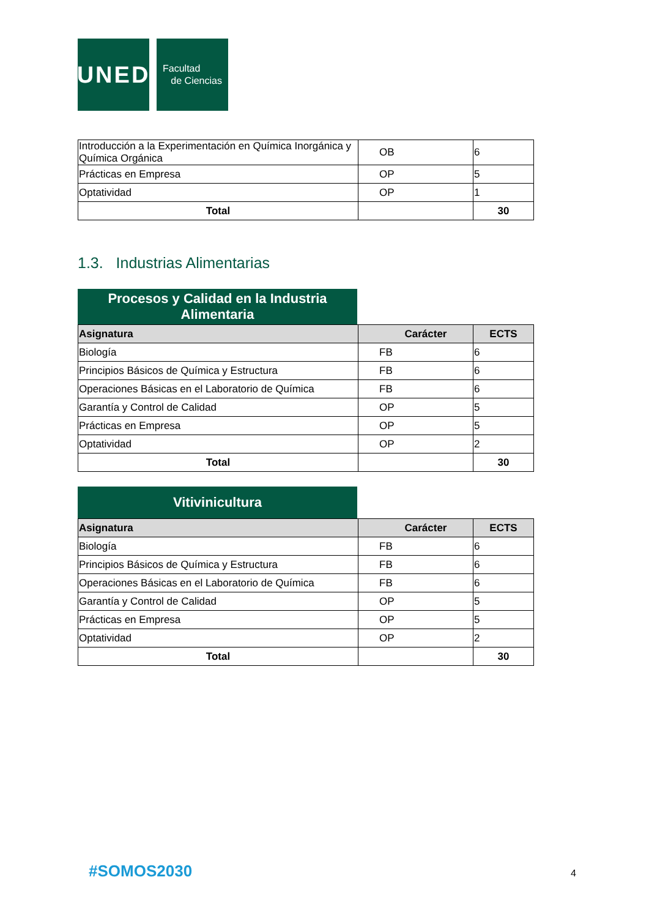UNED
Facultad
de Ciencias
| Introducción a la Experimentación en Química Inorgánica y Química Orgánica | OB | 6 |
| Prácticas en Empresa | OP | 5 |
| Optatividad | OP | 1 |
| Total | | 30 |
1.3. Industrias Alimentarias
Procesos y Calidad en la Industria
Alimentaria
| Asignatura | Carácter | ECTS |
| Biología | FB | 6 |
| Principios Básicos de Química y Estructura | FB | 6 |
| Operaciones Básicas en el Laboratorio de Química | FB | 6 |
| Garantía y Control de Calidad | OP | 5 |
| Prácticas en Empresa | OP | 5 |
| Optatividad | OP | 2 |
| Total | | 30 |
Vitivinicultura
| Asignatura | Carácter | ECTS |
| Biología | FB | 6 |
| Principios Básicos de Química y Estructura | FB | 6 |
| Operaciones Básicas en el Laboratorio de Química | FB | 6 |
| Garantía y Control de Calidad | OP | 5 |
| Prácticas en Empresa | OP | 5 |
| Optatividad | OP | 2 |
| Total | | 30 |
#SOMOS2030 4